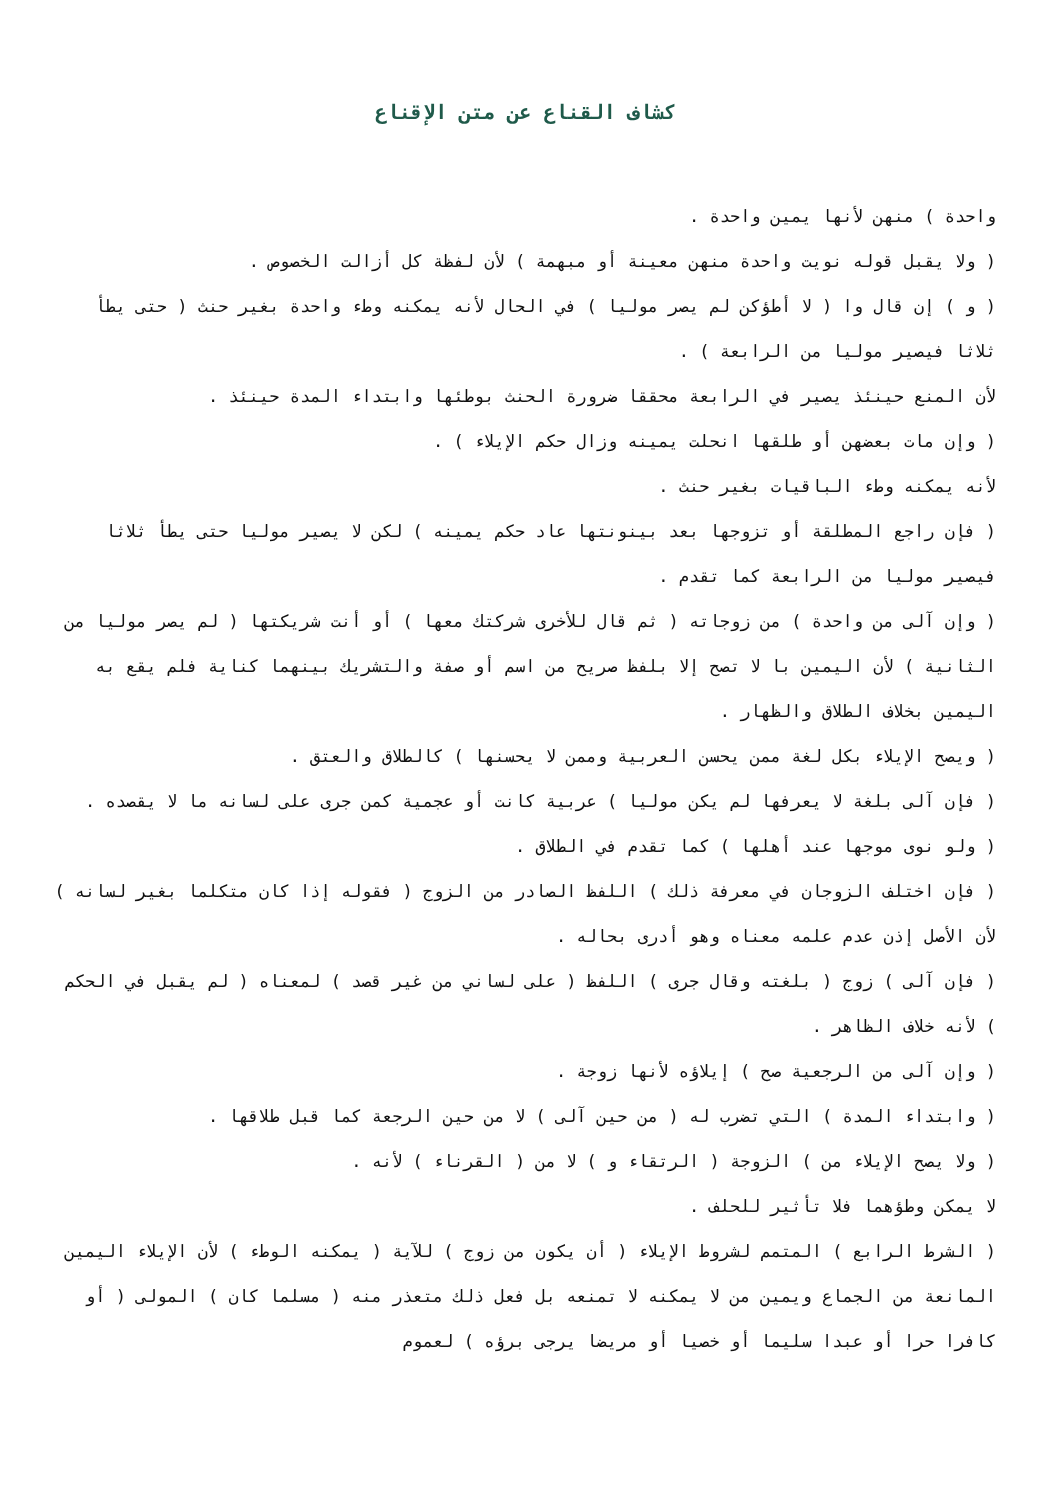كشاف القناع عن متن الإقناع
واحدة ) منهن لأنها يمين واحدة .
( ولا يقبل قوله نويت واحدة منهن معينة أو مبهمة ) لأن لفظة كل أزالت الخصوص .
( و ) إن قال وا ( لا أطؤكن لم يصر موليا ) في الحال لأنه يمكنه وطء واحدة بغير حنث ( حتى يطأ ثلاثا فيصير موليا من الرابعة ) .
لأن المنع حينئذ يصير في الرابعة محققا ضرورة الحنث بوطئها وابتداء المدة حينئذ .
( وإن مات بعضهن أو طلقها انحلت يمينه وزال حكم الإيلاء ) .
لأنه يمكنه وطء الباقيات بغير حنث .
( فإن راجع المطلقة أو تزوجها بعد بينونتها عاد حكم يمينه ) لكن لا يصير موليا حتى يطأ ثلاثا فيصير موليا من الرابعة كما تقدم .
( وإن آلى من واحدة ) من زوجاته ( ثم قال للأخرى شركتك معها ) أو أنت شريكتها ( لم يصر موليا من الثانية ) لأن اليمين با لا تصح إلا بلفظ صريح من اسم أو صفة والتشريك بينهما كناية فلم يقع به اليمين بخلاف الطلاق والظهار .
( ويصح الإيلاء بكل لغة ممن يحسن العربية وممن لا يحسنها ) كالطلاق والعتق .
( فإن آلى بلغة لا يعرفها لم يكن موليا ) عربية كانت أو عجمية كمن جرى على لسانه ما لا يقصده .
( ولو نوى موجها عند أهلها ) كما تقدم في الطلاق .
( فإن اختلف الزوجان في معرفة ذلك ) اللفظ الصادر من الزوج ( فقوله إذا كان متكلما بغير لسانه ) لأن الأصل إذن عدم علمه معناه وهو أدرى بحاله .
( فإن آلى ) زوج ( بلغته وقال جرى ) اللفظ ( على لساني من غير قصد ) لمعناه ( لم يقبل في الحكم ) لأنه خلاف الظاهر .
( وإن آلى من الرجعية صح ) إيلاؤه لأنها زوجة .
( وابتداء المدة ) التي تضرب له ( من حين آلى ) لا من حين الرجعة كما قبل طلاقها .
( ولا يصح الإيلاء من ) الزوجة ( الرتقاء و ) لا من ( القرناء ) لأنه .
لا يمكن وطؤهما فلا تأثير للحلف .
( الشرط الرابع ) المتمم لشروط الإيلاء ( أن يكون من زوج ) للآية ( يمكنه الوطء ) لأن الإيلاء اليمين المانعة من الجماع ويمين من لا يمكنه لا تمنعه بل فعل ذلك متعذر منه ( مسلما كان ) المولى ( أو كافرا حرا أو عبدا سليما أو خصيا أو مريضا يرجى برؤه ) لعموم